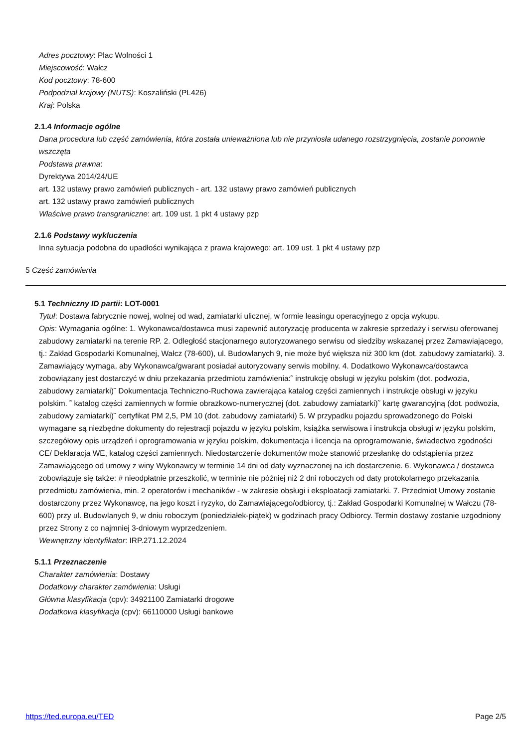Adres pocztowy: Plac Wolności 1
Miejscowość: Wałcz
Kod pocztowy: 78-600
Podpodział krajowy (NUTS): Koszaliński (PL426)
Kraj: Polska
2.1.4 Informacje ogólne
Dana procedura lub część zamówienia, która została unieważniona lub nie przyniosła udanego rozstrzygnięcia, zostanie ponownie wszczęta
Podstawa prawna:
Dyrektywa 2014/24/UE
art. 132 ustawy prawo zamówień publicznych - art. 132 ustawy prawo zamówień publicznych
art. 132 ustawy prawo zamówień publicznych
Właściwe prawo transgraniczne: art. 109 ust. 1 pkt 4 ustawy pzp
2.1.6 Podstawy wykluczenia
Inna sytuacja podobna do upadłości wynikająca z prawa krajowego: art. 109 ust. 1 pkt 4 ustawy pzp
5 Część zamówienia
5.1 Techniczny ID partii: LOT-0001
Tytuł: Dostawa fabrycznie nowej, wolnej od wad, zamiatarki ulicznej, w formie leasingu operacyjnego z opcja wykupu.
Opis: Wymagania ogólne: 1. Wykonawca/dostawca musi zapewnić autoryzację producenta w zakresie sprzedaży i serwisu oferowanej zabudowy zamiatarki na terenie RP. 2. Odległość stacjonarnego autoryzowanego serwisu od siedziby wskazanej przez Zamawiającego, tj.: Zakład Gospodarki Komunalnej, Wałcz (78-600), ul. Budowlanych 9, nie może być większa niż 300 km (dot. zabudowy zamiatarki). 3. Zamawiający wymaga, aby Wykonawca/gwarant posiadał autoryzowany serwis mobilny. 4. Dodatkowo Wykonawca/dostawca zobowiązany jest dostarczyć w dniu przekazania przedmiotu zamówienia:˜ instrukcję obsługi w języku polskim (dot. podwozia, zabudowy zamiatarki)˜ Dokumentacja Techniczno-Ruchowa zawierająca katalog części zamiennych i instrukcje obsługi w języku polskim. ˜ katalog części zamiennych w formie obrazkowo-numerycznej (dot. zabudowy zamiatarki)˜ kartę gwarancyjną (dot. podwozia, zabudowy zamiatarki)˜ certyfikat PM 2,5, PM 10 (dot. zabudowy zamiatarki) 5. W przypadku pojazdu sprowadzonego do Polski wymagane są niezbędne dokumenty do rejestracji pojazdu w języku polskim, książka serwisowa i instrukcja obsługi w języku polskim, szczegółowy opis urządzeń i oprogramowania w języku polskim, dokumentacja i licencja na oprogramowanie, świadectwo zgodności CE/ Deklaracja WE, katalog części zamiennych. Niedostarczenie dokumentów może stanowić przesłankę do odstąpienia przez Zamawiającego od umowy z winy Wykonawcy w terminie 14 dni od daty wyznaczonej na ich dostarczenie. 6. Wykonawca / dostawca zobowiązuje się także: # nieodpłatnie przeszkolić, w terminie nie później niż 2 dni roboczych od daty protokolarnego przekazania przedmiotu zamówienia, min. 2 operatorów i mechaników - w zakresie obsługi i eksploatacji zamiatarki. 7. Przedmiot Umowy zostanie dostarczony przez Wykonawcę, na jego koszt i ryzyko, do Zamawiającego/odbiorcy, tj.: Zakład Gospodarki Komunalnej w Wałczu (78-600) przy ul. Budowlanych 9, w dniu roboczym (poniedziałek-piątek) w godzinach pracy Odbiorcy. Termin dostawy zostanie uzgodniony przez Strony z co najmniej 3-dniowym wyprzedzeniem.
Wewnętrzny identyfikator: IRP.271.12.2024
5.1.1 Przeznaczenie
Charakter zamówienia: Dostawy
Dodatkowy charakter zamówienia: Usługi
Główna klasyfikacja (cpv): 34921100 Zamiatarki drogowe
Dodatkowa klasyfikacja (cpv): 66110000 Usługi bankowe
https://ted.europa.eu/TED Page 2/5